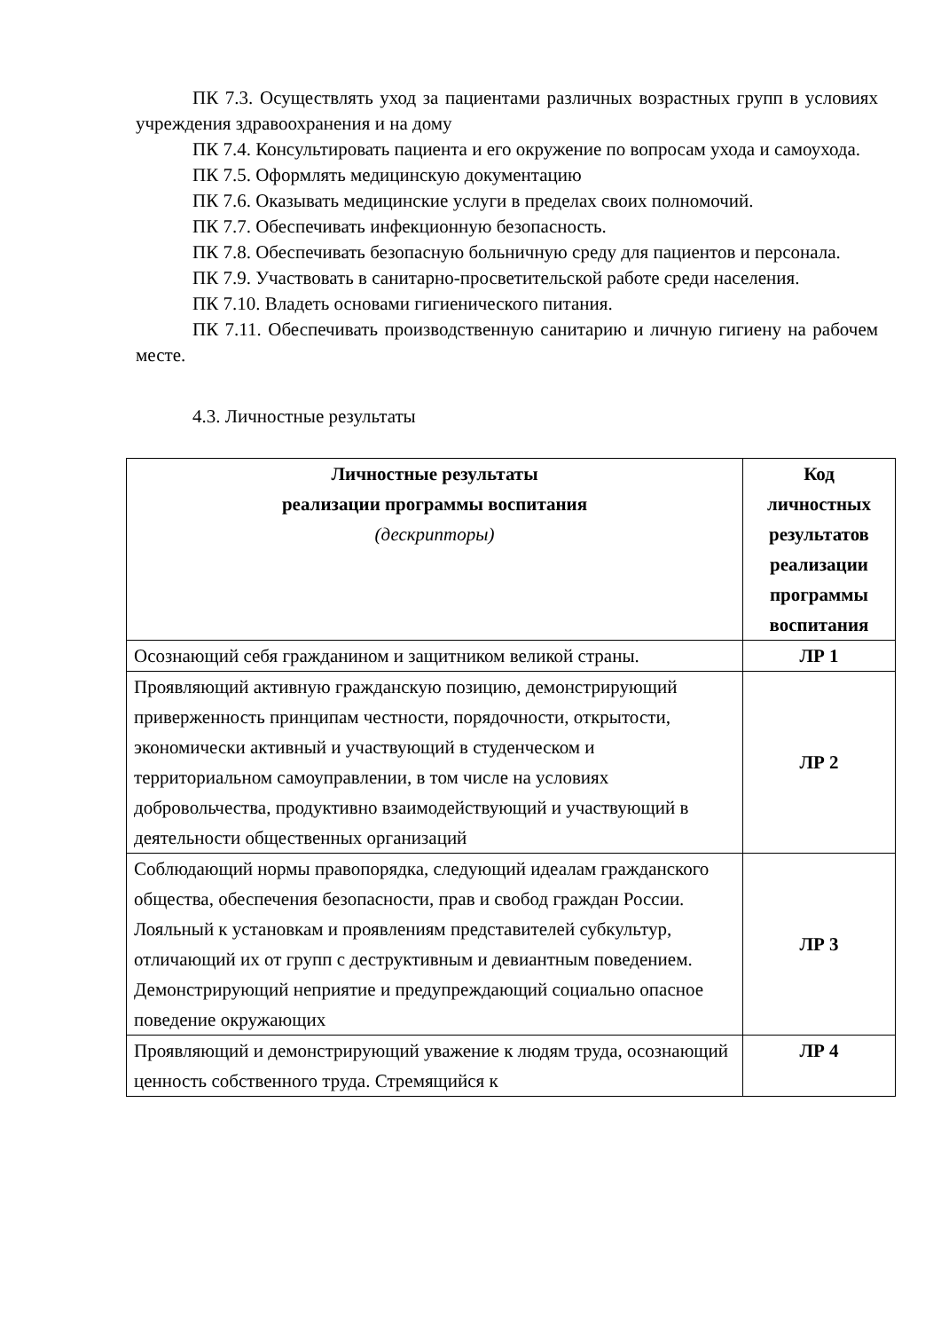ПК 7.3. Осуществлять уход за пациентами различных возрастных групп в условиях учреждения здравоохранения и на дому
ПК 7.4. Консультировать пациента и его окружение по вопросам ухода и самоухода.
ПК 7.5. Оформлять медицинскую документацию
ПК 7.6. Оказывать медицинские услуги в пределах своих полномочий.
ПК 7.7. Обеспечивать инфекционную безопасность.
ПК 7.8. Обеспечивать безопасную больничную среду для пациентов и персонала.
ПК 7.9. Участвовать в санитарно-просветительской работе среди населения.
ПК 7.10. Владеть основами гигиенического питания.
ПК 7.11. Обеспечивать производственную санитарию и личную гигиену на рабочем месте.
4.3. Личностные результаты
| Личностные результаты реализации программы воспитания (дескрипторы) | Код личностных результатов реализации программы воспитания |
| --- | --- |
| Осознающий себя гражданином и защитником великой страны. | ЛР 1 |
| Проявляющий активную гражданскую позицию, демонстрирующий приверженность принципам честности, порядочности, открытости, экономически активный и участвующий в студенческом и территориальном самоуправлении, в том числе на условиях добровольчества, продуктивно взаимодействующий и участвующий в деятельности общественных организаций | ЛР 2 |
| Соблюдающий нормы правопорядка, следующий идеалам гражданского общества, обеспечения безопасности, прав и свобод граждан России. Лояльный к установкам и проявлениям представителей субкультур, отличающий их от групп с деструктивным и девиантным поведением. Демонстрирующий неприятие и предупреждающий социально опасное поведение окружающих | ЛР 3 |
| Проявляющий и демонстрирующий уважение к людям труда, осознающий ценность собственного труда. Стремящийся к | ЛР 4 |